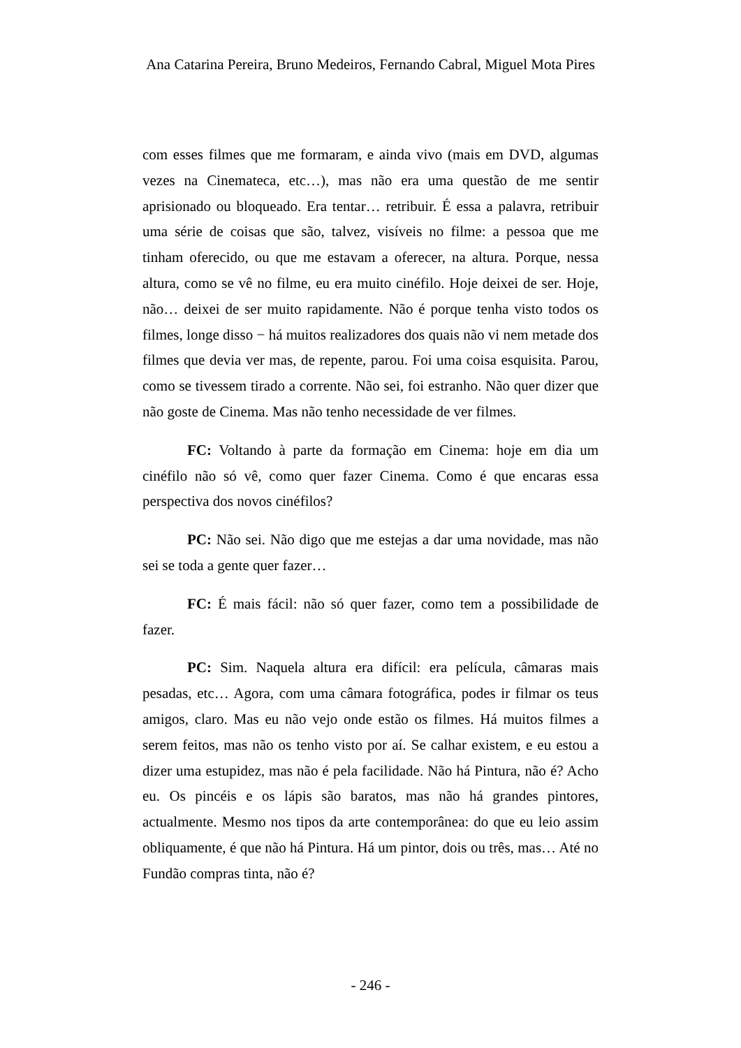Ana Catarina Pereira, Bruno Medeiros, Fernando Cabral, Miguel Mota Pires
com esses filmes que me formaram, e ainda vivo (mais em DVD, algumas vezes na Cinemateca, etc…), mas não era uma questão de me sentir aprisionado ou bloqueado. Era tentar… retribuir. É essa a palavra, retribuir uma série de coisas que são, talvez, visíveis no filme: a pessoa que me tinham oferecido, ou que me estavam a oferecer, na altura. Porque, nessa altura, como se vê no filme, eu era muito cinéfilo. Hoje deixei de ser. Hoje, não… deixei de ser muito rapidamente. Não é porque tenha visto todos os filmes, longe disso − há muitos realizadores dos quais não vi nem metade dos filmes que devia ver mas, de repente, parou. Foi uma coisa esquisita. Parou, como se tivessem tirado a corrente. Não sei, foi estranho. Não quer dizer que não goste de Cinema. Mas não tenho necessidade de ver filmes.
FC: Voltando à parte da formação em Cinema: hoje em dia um cinéfilo não só vê, como quer fazer Cinema. Como é que encaras essa perspectiva dos novos cinéfilos?
PC: Não sei. Não digo que me estejas a dar uma novidade, mas não sei se toda a gente quer fazer…
FC: É mais fácil: não só quer fazer, como tem a possibilidade de fazer.
PC: Sim. Naquela altura era difícil: era película, câmaras mais pesadas, etc… Agora, com uma câmara fotográfica, podes ir filmar os teus amigos, claro. Mas eu não vejo onde estão os filmes. Há muitos filmes a serem feitos, mas não os tenho visto por aí. Se calhar existem, e eu estou a dizer uma estupidez, mas não é pela facilidade. Não há Pintura, não é? Acho eu. Os pincéis e os lápis são baratos, mas não há grandes pintores, actualmente. Mesmo nos tipos da arte contemporânea: do que eu leio assim obliquamente, é que não há Pintura. Há um pintor, dois ou três, mas… Até no Fundão compras tinta, não é?
- 246 -